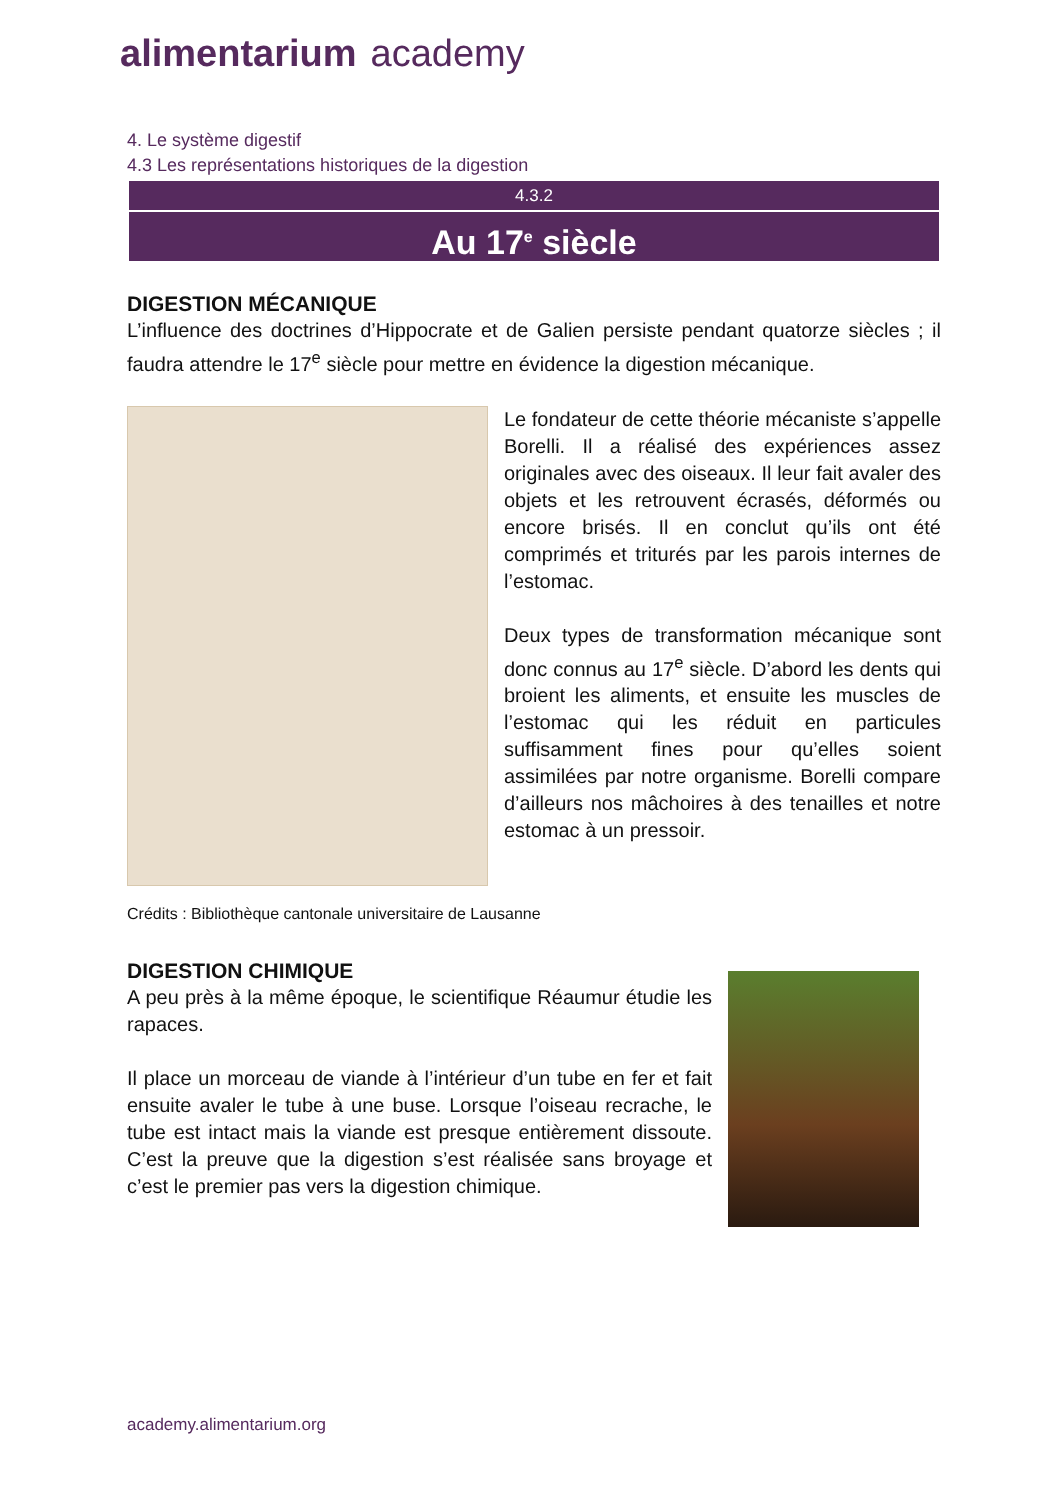alimentarium academy
4. Le système digestif
4.3 Les représentations historiques de la digestion
4.3.2
Au 17<sup>e</sup> siècle
DIGESTION MÉCANIQUE
L’influence des doctrines d’Hippocrate et de Galien persiste pendant quatorze siècles ; il faudra attendre le 17<sup>e</sup> siècle pour mettre en évidence la digestion mécanique.
Le fondateur de cette théorie mécaniste s’appelle Borelli. Il a réalisé des expériences assez originales avec des oiseaux. Il leur fait avaler des objets et les retrouvent écrasés, déformés ou encore brisés. Il en conclut qu’ils ont été comprimés et triturés par les parois internes de l’estomac.
Deux types de transformation mécanique sont donc connus au 17<sup>e</sup> siècle. D’abord les dents qui broient les aliments, et ensuite les muscles de l’estomac qui les réduit en particules suffisamment fines pour qu’elles soient assimilées par notre organisme. Borelli compare d’ailleurs nos mâchoires à des tenailles et notre estomac à un pressoir.
Crédits : Bibliothèque cantonale universitaire de Lausanne
DIGESTION CHIMIQUE
A peu près à la même époque, le scientifique Réaumur étudie les rapaces.
Il place un morceau de viande à l’intérieur d’un tube en fer et fait ensuite avaler le tube à une buse. Lorsque l’oiseau recrache, le tube est intact mais la viande est presque entièrement dissoute. C’est la preuve que la digestion s’est réalisée sans broyage et c’est le premier pas vers la digestion chimique.
academy.alimentarium.org